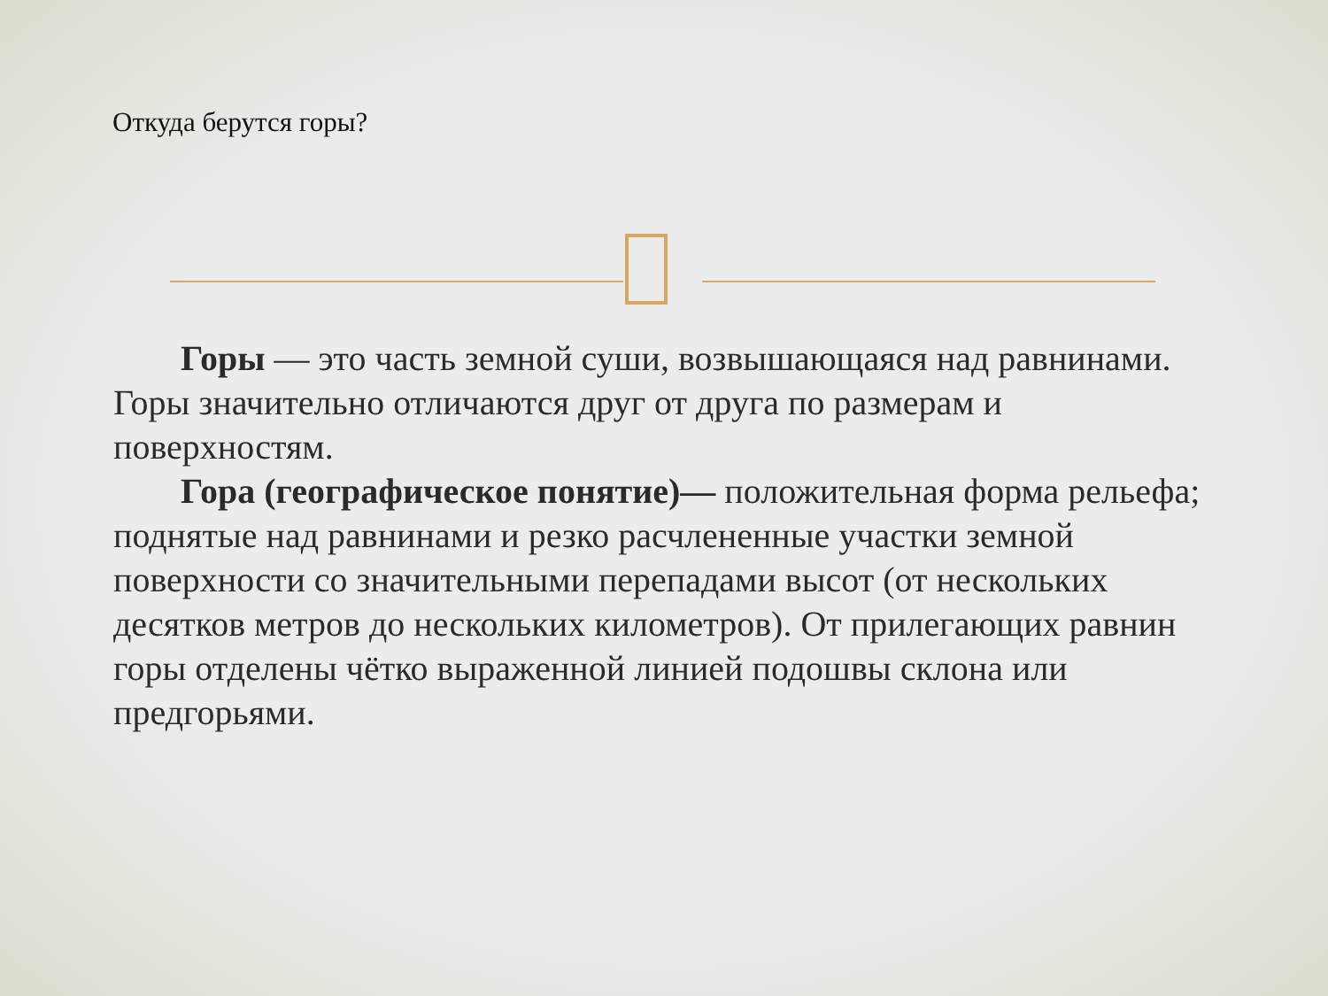Откуда берутся горы?
Горы — это часть земной суши, возвышающаяся над равнинами. Горы значительно отличаются друг от друга по размерам и поверхностям.
Гора (географическое понятие)— положительная форма рельефа; поднятые над равнинами и резко расчлененные участки земной поверхности со значительными перепадами высот (от нескольких десятков метров до нескольких километров). От прилегающих равнин горы отделены чётко выраженной линией подошвы склона или предгорьями.